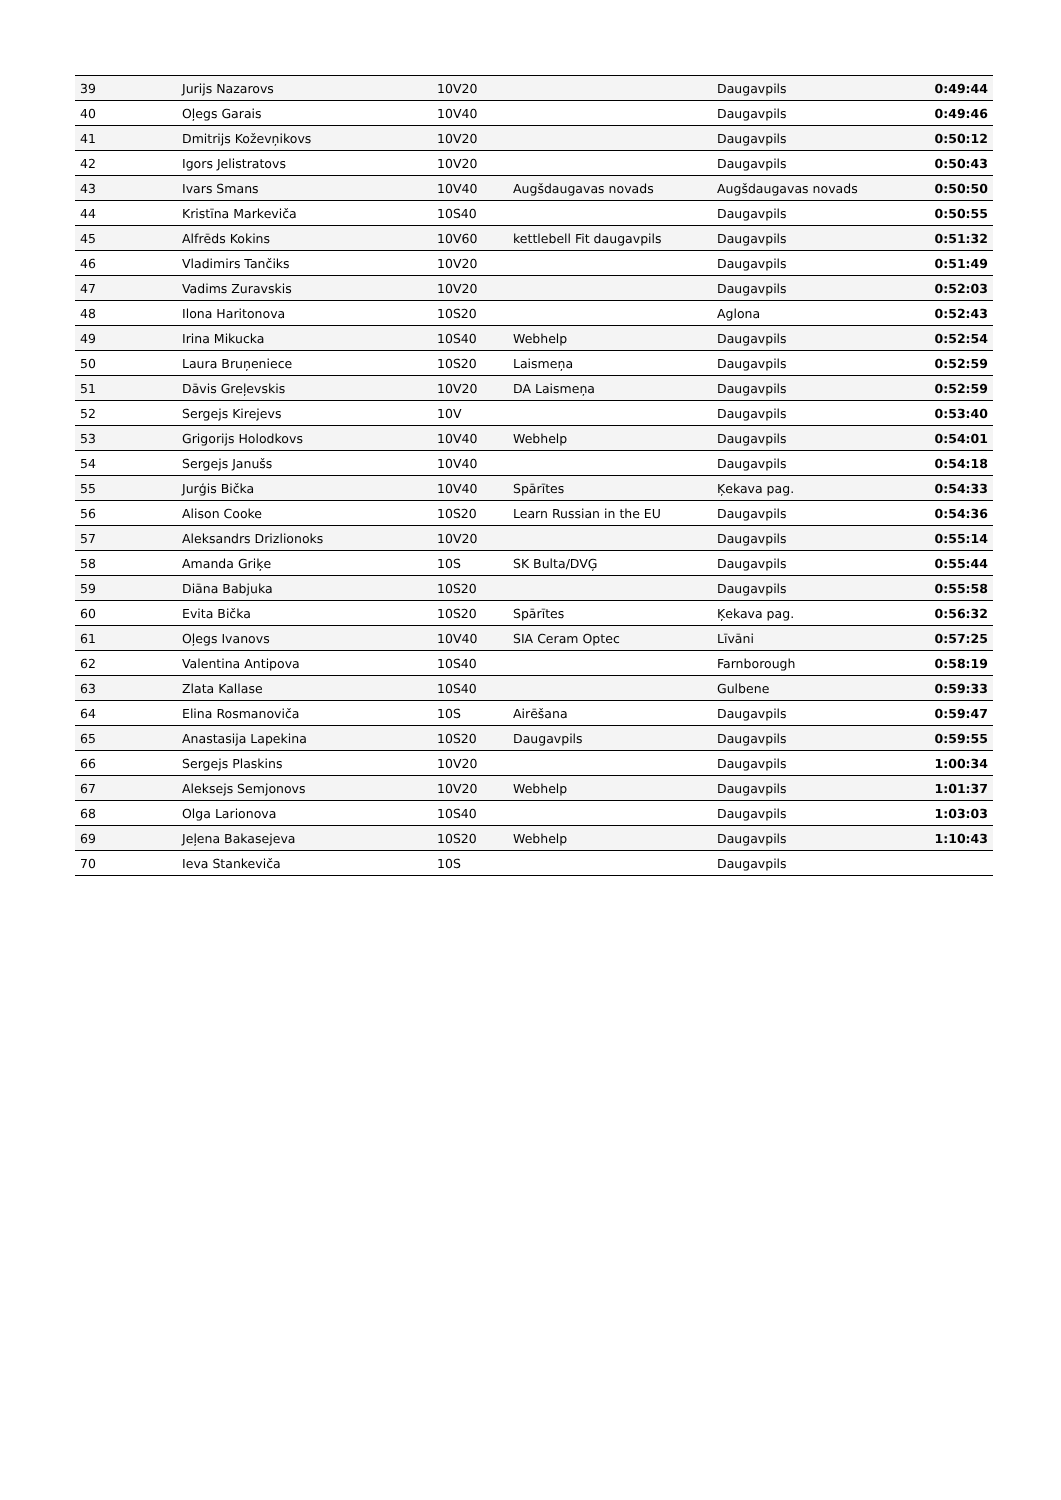| 39 | Jurijs Nazarovs | 10V20 | | Daugavpils | 0:49:44 |
| 40 | Oļegs Garais | 10V40 | | Daugavpils | 0:49:46 |
| 41 | Dmitrijs Koževņikovs | 10V20 | | Daugavpils | 0:50:12 |
| 42 | Igors Jelistratovs | 10V20 | | Daugavpils | 0:50:43 |
| 43 | Ivars Smans | 10V40 | Augšdaugavas novads | Augšdaugavas novads | 0:50:50 |
| 44 | Kristīna Markeviča | 10S40 | | Daugavpils | 0:50:55 |
| 45 | Alfrēds Kokins | 10V60 | kettlebell Fit daugavpils | Daugavpils | 0:51:32 |
| 46 | Vladimirs Tančiks | 10V20 | | Daugavpils | 0:51:49 |
| 47 | Vadims Zuravskis | 10V20 | | Daugavpils | 0:52:03 |
| 48 | Ilona Haritonova | 10S20 | | Aglona | 0:52:43 |
| 49 | Irina Mikucka | 10S40 | Webhelp | Daugavpils | 0:52:54 |
| 50 | Laura Bruņeniece | 10S20 | Laismeņa | Daugavpils | 0:52:59 |
| 51 | Dāvis Greļevskis | 10V20 | DA Laismeņa | Daugavpils | 0:52:59 |
| 52 | Sergejs Kirejevs | 10V | | Daugavpils | 0:53:40 |
| 53 | Grigorijs Holodkovs | 10V40 | Webhelp | Daugavpils | 0:54:01 |
| 54 | Sergejs Janušs | 10V40 | | Daugavpils | 0:54:18 |
| 55 | Jurģis Bička | 10V40 | Spārītes | Ķekava pag. | 0:54:33 |
| 56 | Alison Cooke | 10S20 | Learn Russian in the EU | Daugavpils | 0:54:36 |
| 57 | Aleksandrs Drizlionoks | 10V20 | | Daugavpils | 0:55:14 |
| 58 | Amanda Griķe | 10S | SK Bulta/DVĢ | Daugavpils | 0:55:44 |
| 59 | Diāna Babjuka | 10S20 | | Daugavpils | 0:55:58 |
| 60 | Evita Bička | 10S20 | Spārītes | Ķekava pag. | 0:56:32 |
| 61 | Oļegs Ivanovs | 10V40 | SIA Ceram Optec | Līvāni | 0:57:25 |
| 62 | Valentina Antipova | 10S40 | | Farnborough | 0:58:19 |
| 63 | Zlata Kallase | 10S40 | | Gulbene | 0:59:33 |
| 64 | Elina Rosmanoviča | 10S | Airēšana | Daugavpils | 0:59:47 |
| 65 | Anastasija Lapekina | 10S20 | Daugavpils | Daugavpils | 0:59:55 |
| 66 | Sergejs Plaskins | 10V20 | | Daugavpils | 1:00:34 |
| 67 | Aleksejs Semjonovs | 10V20 | Webhelp | Daugavpils | 1:01:37 |
| 68 | Olga Larionova | 10S40 | | Daugavpils | 1:03:03 |
| 69 | Jeļena Bakasejeva | 10S20 | Webhelp | Daugavpils | 1:10:43 |
| 70 | Ieva Stankeviča | 10S | | Daugavpils | |